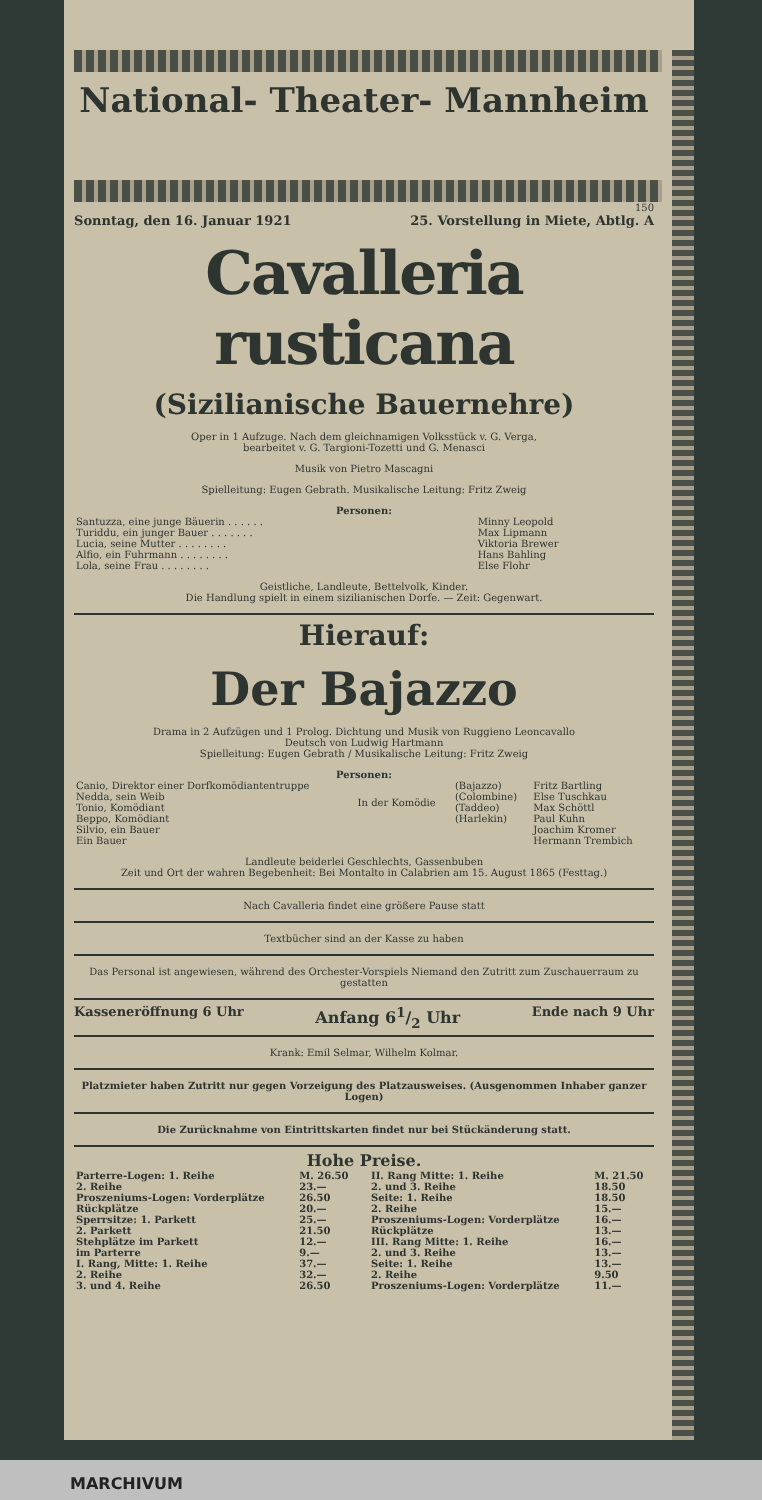National- Theater- Mannheim
150
Sonntag, den 16. Januar 1921 25. Vorstellung in Miete, Abtlg. A
Cavalleria rusticana
(Sizilianische Bauernehre)
Oper in 1 Aufzuge. Nach dem gleichnamigen Volksstück v. G. Verga,
bearbeitet v. G. Targioni-Tozetti und G. Menasci
Musik von Pietro Mascagni
Spielleitung: Eugen Gebrath. Musikalische Leitung: Fritz Zweig
Personen:
| Santuzza, eine junge Bäuerin . . . . . . | Minny Leopold |
| Turiddu, ein junger Bauer . . . . . . . | Max Lipmann |
| Lucia, seine Mutter . . . . . . . . | Viktoria Brewer |
| Alfio, ein Fuhrmann . . . . . . . . | Hans Bahling |
| Lola, seine Frau . . . . . . . . | Else Flohr |
Geistliche, Landleute, Bettelvolk, Kinder.
Die Handlung spielt in einem sizilianischen Dorfe. — Zeit: Gegenwart.
Hierauf:
Der Bajazzo
Drama in 2 Aufzügen und 1 Prolog. Dichtung und Musik von Ruggieno Leoncavallo
Deutsch von Ludwig Hartmann
Spielleitung: Eugen Gebrath / Musikalische Leitung: Fritz Zweig
Personen:
| Canio, Direktor einer Dorfkomödiantentruppe | In der Komödie | (Bajazzo) | Fritz Bartling |
| Nedda, sein Weib | | (Colombine) | Else Tuschkau |
| Tonio, Komödiant | | (Taddeo) | Max Schöttl |
| Beppo, Komödiant | | (Harlekin) | Paul Kuhn |
| Silvio, ein Bauer | | | Joachim Kromer |
| Ein Bauer | | | Hermann Trembich |
Landleute beiderlei Geschlechts, Gassenbuben
Zeit und Ort der wahren Begebenheit: Bei Montalto in Calabrien am 15. August 1865 (Festtag.)
Nach Cavalleria findet eine größere Pause statt
Textbücher sind an der Kasse zu haben
Das Personal ist angewiesen, während des Orchester-Vorspiels Niemand den Zutritt zum Zuschauerraum zu gestatten
Kasseneröffnung 6 Uhr Anfang 61/2 Uhr Ende nach 9 Uhr
Krank: Emil Selmar, Wilhelm Kolmar.
Platzmieter haben Zutritt nur gegen Vorzeigung des Platzausweises. (Ausgenommen Inhaber ganzer Logen)
Die Zurücknahme von Eintrittskarten findet nur bei Stückänderung statt.
Hohe Preise.
| Parterre-Logen: 1. Reihe | M. 26.50 |
| 2. Reihe | 23.— |
| Proszeniums-Logen: Vorderplätze | 26.50 |
| Rückplätze | 20.— |
| Sperrsitze: 1. Parkett | 25.— |
| 2. Parkett | 21.50 |
| Stehplätze im Parkett | 12.— |
| im Parterre | 9.— |
| I. Rang, Mitte: 1. Reihe | 37.— |
| 2. Reihe | 32.— |
| 3. und 4. Reihe | 26.50 |
| II. Rang Mitte: 1. Reihe | M. 21.50 |
| 2. und 3. Reihe | 18.50 |
| Seite: 1. Reihe | 18.50 |
| 2. Reihe | 15.— |
| Proszeniums-Logen: Vorderplätze | 16.— |
| Rückplätze | 13.— |
| III. Rang Mitte: 1. Reihe | 16.— |
| 2. und 3. Reihe | 13.— |
| Seite: 1. Reihe | 13.— |
| 2. Reihe | 9.50 |
| Proszeniums-Logen: Vorderplätze | 11.— |
MARCHIVUM